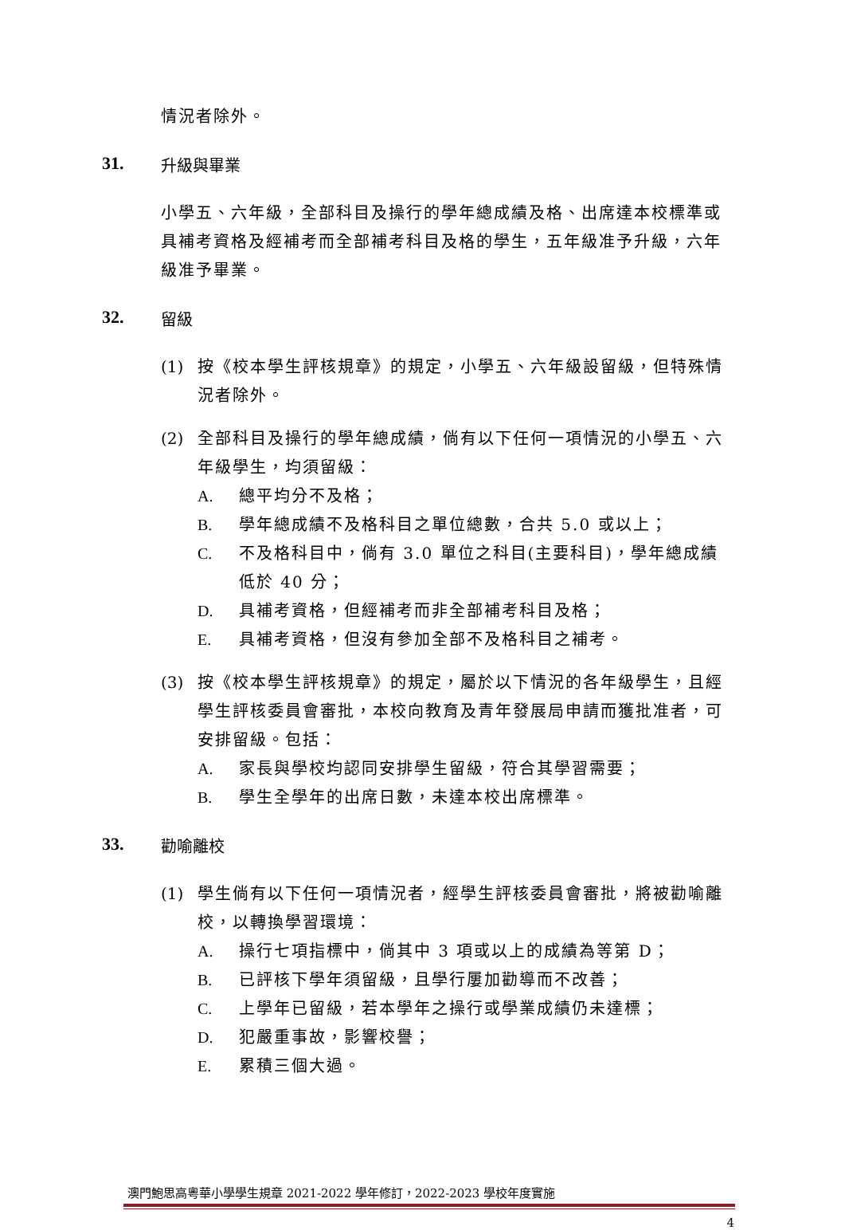情況者除外。
31. 升級與畢業
小學五、六年級，全部科目及操行的學年總成績及格、出席達本校標準或具補考資格及經補考而全部補考科目及格的學生，五年級准予升級，六年級准予畢業。
32. 留級
(1) 按《校本學生評核規章》的規定，小學五、六年級設留級，但特殊情況者除外。
(2) 全部科目及操行的學年總成績，倘有以下任何一項情況的小學五、六年級學生，均須留級：
A. 總平均分不及格；
B. 學年總成績不及格科目之單位總數，合共 5.0 或以上；
C. 不及格科目中，倘有 3.0 單位之科目(主要科目)，學年總成績低於 40 分；
D. 具補考資格，但經補考而非全部補考科目及格；
E. 具補考資格，但沒有參加全部不及格科目之補考。
(3) 按《校本學生評核規章》的規定，屬於以下情況的各年級學生，且經學生評核委員會審批，本校向教育及青年發展局申請而獲批准者，可安排留級。包括：
A. 家長與學校均認同安排學生留級，符合其學習需要；
B. 學生全學年的出席日數，未達本校出席標準。
33. 勸喻離校
(1) 學生倘有以下任何一項情況者，經學生評核委員會審批，將被勸喻離校，以轉換學習環境：
A. 操行七項指標中，倘其中 3 項或以上的成績為等第 D；
B. 已評核下學年須留級，且學行屢加勸導而不改善；
C. 上學年已留級，若本學年之操行或學業成績仍未達標；
D. 犯嚴重事故，影響校譽；
E. 累積三個大過。
澳門鮑思高粵華小學學生規章 2021-2022 學年修訂，2022-2023 學校年度實施
4